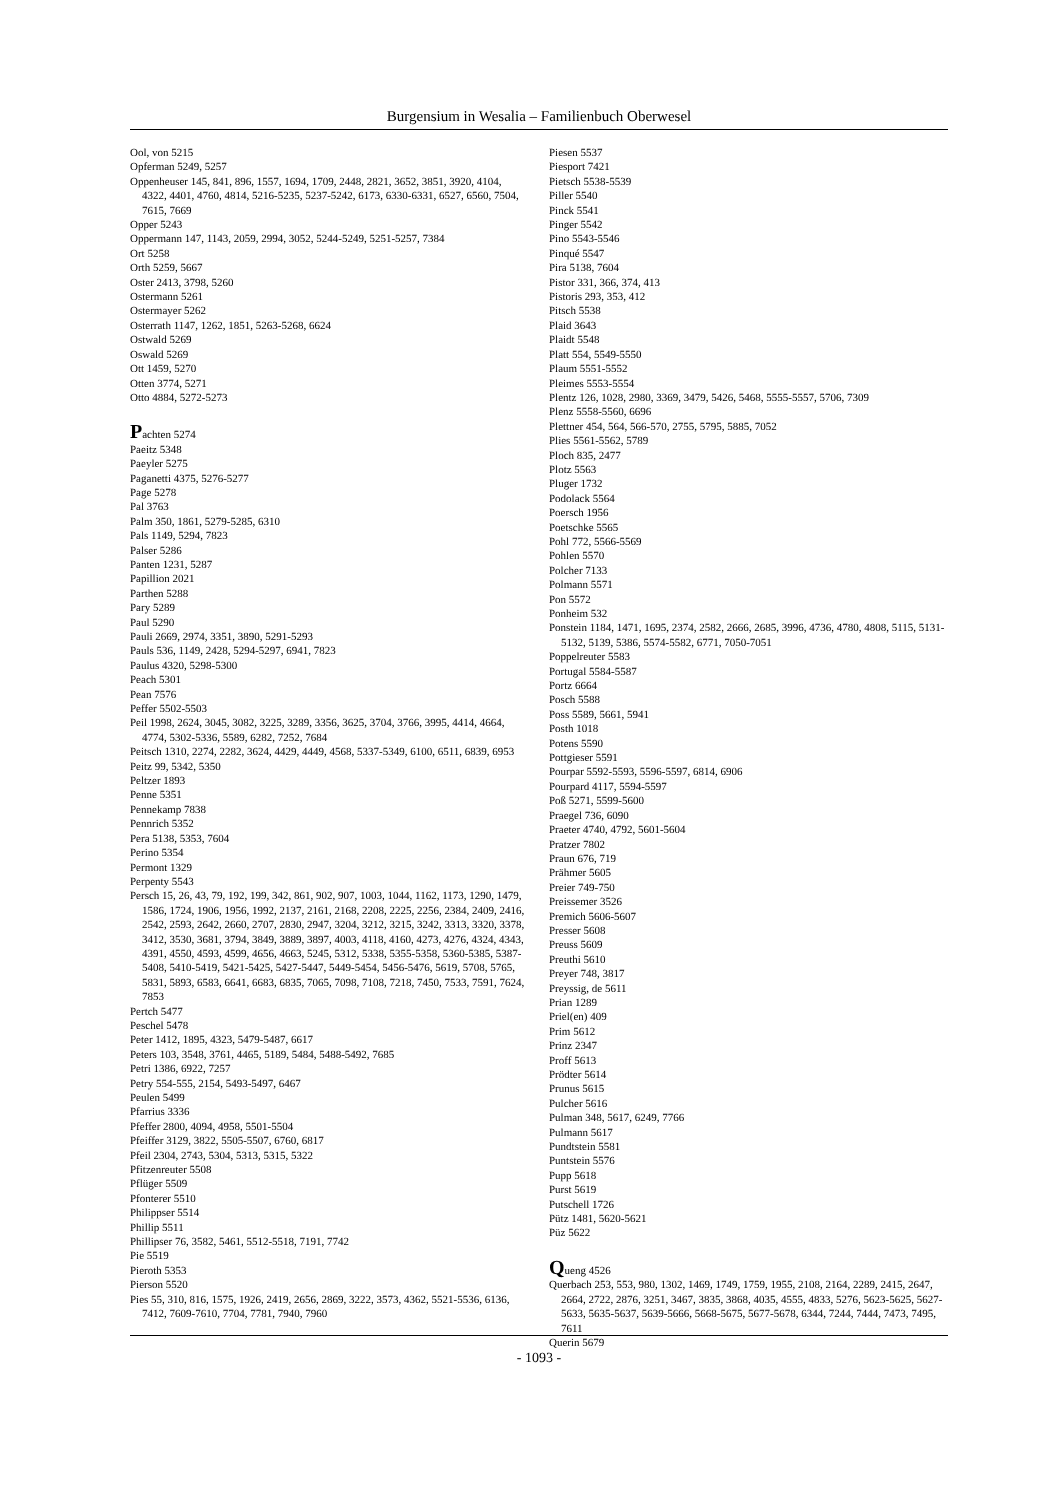Burgensium in Wesalia – Familienbuch Oberwesel
Ool, von 5215
Opferman 5249, 5257
Oppenheuser 145, 841, 896, 1557, 1694, 1709, 2448, 2821, 3652, 3851, 3920, 4104, 4322, 4401, 4760, 4814, 5216-5235, 5237-5242, 6173, 6330-6331, 6527, 6560, 7504, 7615, 7669
Opper 5243
Oppermann 147, 1143, 2059, 2994, 3052, 5244-5249, 5251-5257, 7384
Ort 5258
Orth 5259, 5667
Oster 2413, 3798, 5260
Ostermann 5261
Ostermayer 5262
Osterrath 1147, 1262, 1851, 5263-5268, 6624
Ostwald 5269
Oswald 5269
Ott 1459, 5270
Otten 3774, 5271
Otto 4884, 5272-5273
Pachten 5274
Paeitz 5348
Paeyler 5275
Paganetti 4375, 5276-5277
Page 5278
Pal 3763
Palm 350, 1861, 5279-5285, 6310
Pals 1149, 5294, 7823
Palser 5286
Panten 1231, 5287
Papillion 2021
Parthen 5288
Pary 5289
Paul 5290
Pauli 2669, 2974, 3351, 3890, 5291-5293
Pauls 536, 1149, 2428, 5294-5297, 6941, 7823
Paulus 4320, 5298-5300
Peach 5301
Pean 7576
Peffer 5502-5503
Peil 1998, 2624, 3045, 3082, 3225, 3289, 3356, 3625, 3704, 3766, 3995, 4414, 4664, 4774, 5302-5336, 5589, 6282, 7252, 7684
Peitsch 1310, 2274, 2282, 3624, 4429, 4449, 4568, 5337-5349, 6100, 6511, 6839, 6953
Peitz 99, 5342, 5350
Peltzer 1893
Penne 5351
Pennekamp 7838
Pennrich 5352
Pera 5138, 5353, 7604
Perino 5354
Permont 1329
Perpenty 5543
Persch 15, 26, 43, 79, 192, 199, 342, 861, 902, 907, 1003, 1044, 1162, 1173, 1290, 1479, 1586, 1724, 1906, 1956, 1992, 2137, 2161, 2168, 2208, 2225, 2256, 2384, 2409, 2416, 2542, 2593, 2642, 2660, 2707, 2830, 2947, 3204, 3212, 3215, 3242, 3313, 3320, 3378, 3412, 3530, 3681, 3794, 3849, 3889, 3897, 4003, 4118, 4160, 4273, 4276, 4324, 4343, 4391, 4550, 4593, 4599, 4656, 4663, 5245, 5312, 5338, 5355-5358, 5360-5385, 5387-5408, 5410-5419, 5421-5425, 5427-5447, 5449-5454, 5456-5476, 5619, 5708, 5765, 5831, 5893, 6583, 6641, 6683, 6835, 7065, 7098, 7108, 7218, 7450, 7533, 7591, 7624, 7853
Pertch 5477
Peschel 5478
Peter 1412, 1895, 4323, 5479-5487, 6617
Peters 103, 3548, 3761, 4465, 5189, 5484, 5488-5492, 7685
Petri 1386, 6922, 7257
Petry 554-555, 2154, 5493-5497, 6467
Peulen 5499
Pfarrius 3336
Pfeffer 2800, 4094, 4958, 5501-5504
Pfeiffer 3129, 3822, 5505-5507, 6760, 6817
Pfeil 2304, 2743, 5304, 5313, 5315, 5322
Pfitzenreuter 5508
Pflüger 5509
Pfonterer 5510
Philippser 5514
Phillip 5511
Phillipser 76, 3582, 5461, 5512-5518, 7191, 7742
Pie 5519
Pieroth 5353
Pierson 5520
Pies 55, 310, 816, 1575, 1926, 2419, 2656, 2869, 3222, 3573, 4362, 5521-5536, 6136, 7412, 7609-7610, 7704, 7781, 7940, 7960
Piesen 5537
Piesport 7421
Pietsch 5538-5539
Piller 5540
Pinck 5541
Pinger 5542
Pino 5543-5546
Pinqué 5547
Pira 5138, 7604
Pistor 331, 366, 374, 413
Pistoris 293, 353, 412
Pitsch 5538
Plaid 3643
Plaidt 5548
Platt 554, 5549-5550
Plaum 5551-5552
Pleimes 5553-5554
Plentz 126, 1028, 2980, 3369, 3479, 5426, 5468, 5555-5557, 5706, 7309
Plenz 5558-5560, 6696
Plettner 454, 564, 566-570, 2755, 5795, 5885, 7052
Plies 5561-5562, 5789
Ploch 835, 2477
Plotz 5563
Pluger 1732
Podolack 5564
Poersch 1956
Poetschke 5565
Pohl 772, 5566-5569
Pohlen 5570
Polcher 7133
Polmann 5571
Pon 5572
Ponheim 532
Ponstein 1184, 1471, 1695, 2374, 2582, 2666, 2685, 3996, 4736, 4780, 4808, 5115, 5131-5132, 5139, 5386, 5574-5582, 6771, 7050-7051
Poppelreuter 5583
Portugal 5584-5587
Portz 6664
Posch 5588
Poss 5589, 5661, 5941
Posth 1018
Potens 5590
Pottgieser 5591
Pourpar 5592-5593, 5596-5597, 6814, 6906
Pourpard 4117, 5594-5597
Poß 5271, 5599-5600
Praegel 736, 6090
Praeter 4740, 4792, 5601-5604
Pratzer 7802
Praun 676, 719
Prähmer 5605
Preier 749-750
Preissemer 3526
Premich 5606-5607
Presser 5608
Preuss 5609
Preuthi 5610
Preyer 748, 3817
Preyssig, de 5611
Prian 1289
Priel(en) 409
Prim 5612
Prinz 2347
Proff 5613
Prödter 5614
Prunus 5615
Pulcher 5616
Pulman 348, 5617, 6249, 7766
Pulmann 5617
Pundtstein 5581
Puntstein 5576
Pupp 5618
Purst 5619
Putschell 1726
Pütz 1481, 5620-5621
Püz 5622
Queng 4526
Querbach 253, 553, 980, 1302, 1469, 1749, 1759, 1955, 2108, 2164, 2289, 2415, 2647, 2664, 2722, 2876, 3251, 3467, 3835, 3868, 4035, 4555, 4833, 5276, 5623-5625, 5627-5633, 5635-5637, 5639-5666, 5668-5675, 5677-5678, 6344, 7244, 7444, 7473, 7495, 7611
Querin 5679
- 1093 -